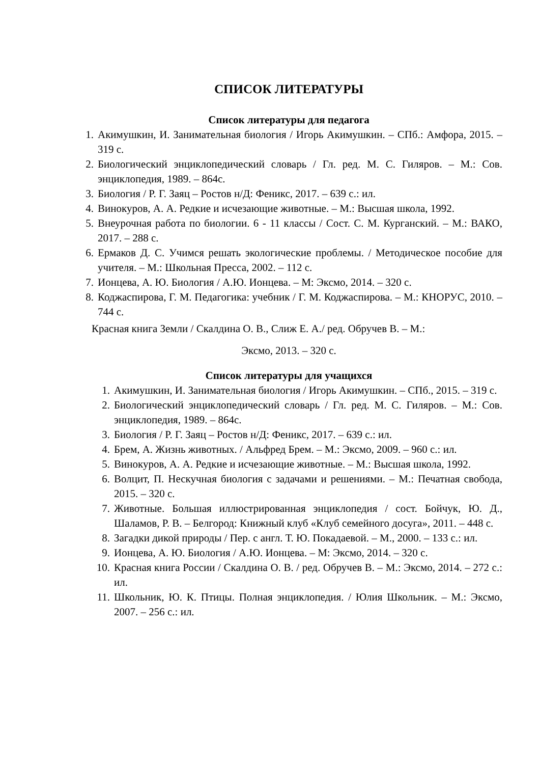СПИСОК ЛИТЕРАТУРЫ
Список литературы для педагога
1. Акимушкин, И. Занимательная биология / Игорь Акимушкин. – СПб.: Амфора, 2015. – 319 с.
2. Биологический энциклопедический словарь / Гл. ред. М. С. Гиляров. – М.: Сов. энциклопедия, 1989. – 864с.
3. Биология / Р. Г. Заяц – Ростов н/Д: Феникс, 2017. – 639 с.: ил.
4. Винокуров, А. А. Редкие и исчезающие животные. – М.: Высшая школа, 1992.
5. Внеурочная работа по биологии. 6 - 11 классы / Сост. С. М. Курганский. – М.: ВАКО, 2017. – 288 с.
6. Ермаков Д. С. Учимся решать экологические проблемы. / Методическое пособие для учителя. – М.: Школьная Пресса, 2002. – 112 с.
7. Ионцева, А. Ю. Биология / А.Ю. Ионцева. – М: Эксмо, 2014. – 320 с.
8. Коджаспирова, Г. М. Педагогика: учебник / Г. М. Коджаспирова. – М.: КНОРУС, 2010. – 744 с.
Красная книга Земли / Скалдина О. В., Слиж Е. А./ ред. Обручев В. – М.:
Эксмо, 2013. – 320 с.
Список литературы для учащихся
1. Акимушкин, И. Занимательная биология / Игорь Акимушкин. – СПб., 2015. – 319 с.
2. Биологический энциклопедический словарь / Гл. ред. М. С. Гиляров. – М.: Сов. энциклопедия, 1989. – 864с.
3. Биология / Р. Г. Заяц – Ростов н/Д: Феникс, 2017. – 639 с.: ил.
4. Брем, А. Жизнь животных. / Альфред Брем. – М.: Эксмо, 2009. – 960 с.: ил.
5. Винокуров, А. А. Редкие и исчезающие животные. – М.: Высшая школа, 1992.
6. Волцит, П. Нескучная биология с задачами и решениями. – М.: Печатная свобода, 2015. – 320 с.
7. Животные. Большая иллюстрированная энциклопедия / сост. Бойчук, Ю. Д., Шаламов, Р. В. – Белгород: Книжный клуб «Клуб семейного досуга», 2011. – 448 с.
8. Загадки дикой природы / Пер. с англ. Т. Ю. Покадаевой. – М., 2000. – 133 с.: ил.
9. Ионцева, А. Ю. Биология / А.Ю. Ионцева. – М: Эксмо, 2014. – 320 с.
10. Красная книга России / Скалдина О. В. / ред. Обручев В. – М.: Эксмо, 2014. – 272 с.: ил.
11. Школьник, Ю. К. Птицы. Полная энциклопедия. / Юлия Школьник. – М.: Эксмо, 2007. – 256 с.: ил.